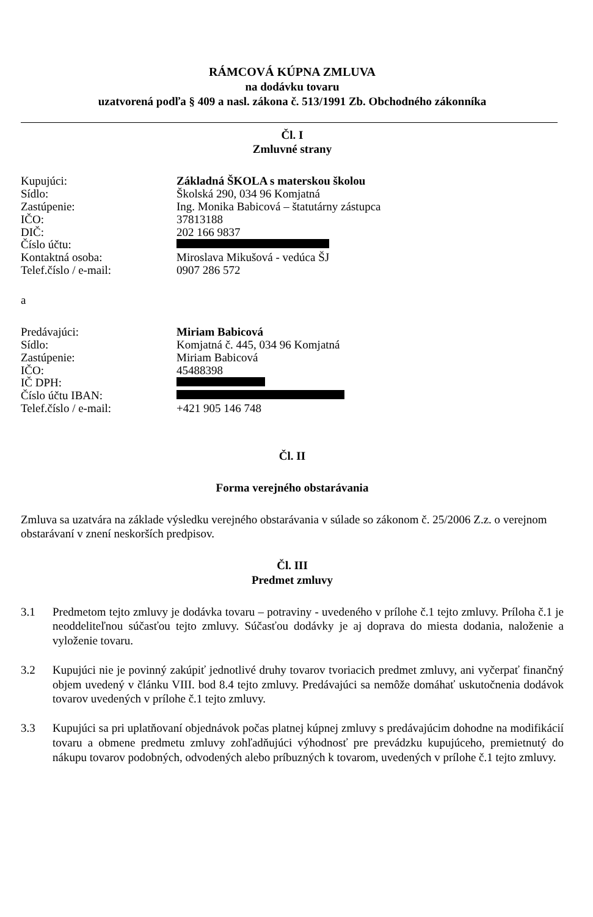RÁMCOVÁ KÚPNA ZMLUVA
na dodávku tovaru
uzatvorená podľa § 409 a nasl. zákona č. 513/1991 Zb. Obchodného zákonníka
Čl. I
Zmluvné strany
| Kupujúci: | Základná ŠKOLA s materskou školou |
| Sídlo: | Školská 290, 034 96 Komjatná |
| Zastúpenie: | Ing. Monika Babicová – štatutárny zástupca |
| IČO: | 37813188 |
| DIČ: | 202 166 9837 |
| Číslo účtu: | |
| Kontaktná osoba: | Miroslava Mikušová - vedúca ŠJ |
| Telef.číslo / e-mail: | 0907 286 572 |
a
| Predávajúci: | Miriam Babicová |
| Sídlo: | Komjatná č. 445, 034 96 Komjatná |
| Zastúpenie: | Miriam Babicová |
| IČO: | 45488398 |
| IČ DPH: | |
| Číslo účtu IBAN: | |
| Telef.číslo / e-mail: | +421 905 146 748 |
Čl. II
Forma verejného obstarávania
Zmluva sa uzatvára na základe výsledku verejného obstarávania v súlade so zákonom č. 25/2006 Z.z. o verejnom obstarávaní v znení neskorších predpisov.
Čl. III
Predmet zmluvy
3.1 Predmetom tejto zmluvy je dodávka tovaru – potraviny - uvedeného v prílohe č.1 tejto zmluvy. Príloha č.1 je neoddeliteľnou súčasťou tejto zmluvy. Súčasťou dodávky je aj doprava do miesta dodania, naloženie a vyloženie tovaru.
3.2 Kupujúci nie je povinný zakúpiť jednotlivé druhy tovarov tvoriacich predmet zmluvy, ani vyčerpať finančný objem uvedený v článku VIII. bod 8.4 tejto zmluvy. Predávajúci sa nemôže domáhať uskutočnenia dodávok tovarov uvedených v prílohe č.1 tejto zmluvy.
3.3 Kupujúci sa pri uplatňovaní objednávok počas platnej kúpnej zmluvy s predávajúcim dohodne na modifikácií tovaru a obmene predmetu zmluvy zohľadňujúci výhodnosť pre prevádzku kupujúceho, premietnutý do nákupu tovarov podobných, odvodených alebo príbuzných k tovarom, uvedených v prílohe č.1 tejto zmluvy.